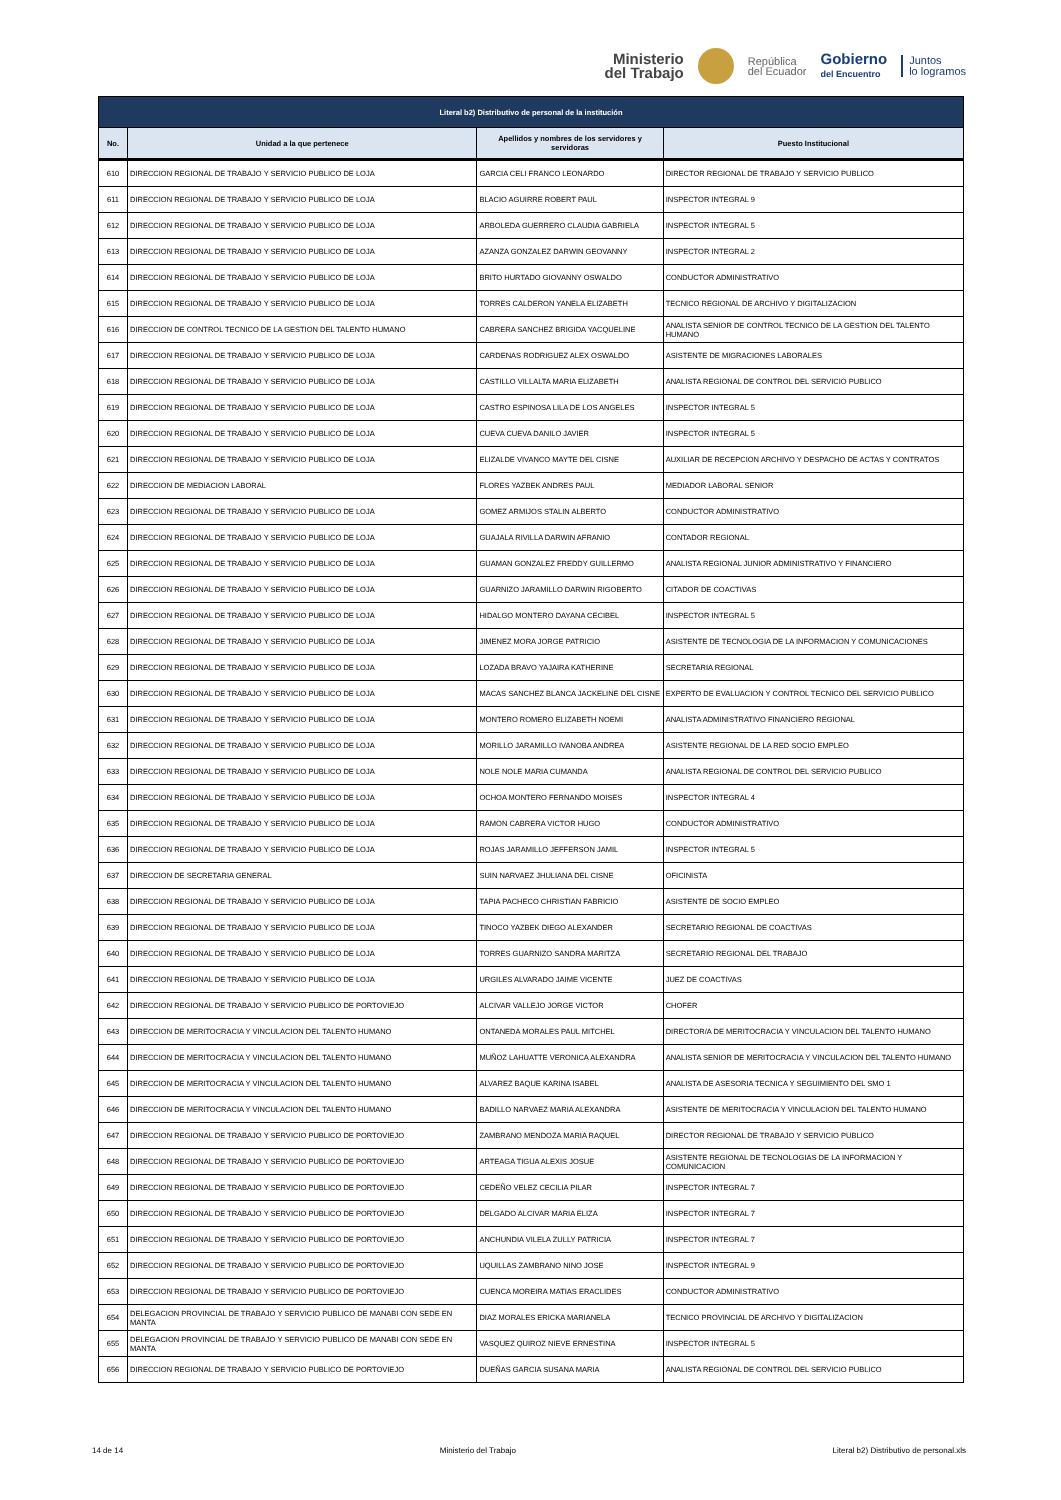Ministerio
del Trabajo
República
del Ecuador
Gobierno
del Encuentro
Juntos
lo logramos
| Literal b2) Distributivo de personal de la institución | | | |
| --- | --- | --- | --- |
| No. | Unidad a la que pertenece | Apellidos y nombres de los servidores y servidoras | Puesto Institucional |
| 610 | DIRECCION REGIONAL DE TRABAJO Y SERVICIO PUBLICO DE LOJA | GARCIA CELI FRANCO LEONARDO | DIRECTOR REGIONAL DE TRABAJO Y SERVICIO PUBLICO |
| 611 | DIRECCION REGIONAL DE TRABAJO Y SERVICIO PUBLICO DE LOJA | BLACIO AGUIRRE ROBERT PAUL | INSPECTOR INTEGRAL 9 |
| 612 | DIRECCION REGIONAL DE TRABAJO Y SERVICIO PUBLICO DE LOJA | ARBOLEDA GUERRERO CLAUDIA GABRIELA | INSPECTOR INTEGRAL 5 |
| 613 | DIRECCION REGIONAL DE TRABAJO Y SERVICIO PUBLICO DE LOJA | AZANZA GONZALEZ DARWIN GEOVANNY | INSPECTOR INTEGRAL 2 |
| 614 | DIRECCION REGIONAL DE TRABAJO Y SERVICIO PUBLICO DE LOJA | BRITO HURTADO GIOVANNY OSWALDO | CONDUCTOR ADMINISTRATIVO |
| 615 | DIRECCION REGIONAL DE TRABAJO Y SERVICIO PUBLICO DE LOJA | TORRES CALDERON YANELA ELIZABETH | TECNICO REGIONAL DE ARCHIVO Y DIGITALIZACION |
| 616 | DIRECCION DE CONTROL TECNICO DE LA GESTION DEL TALENTO HUMANO | CABRERA SANCHEZ BRIGIDA YACQUELINE | ANALISTA SENIOR DE CONTROL TECNICO DE LA GESTION DEL TALENTO HUMANO |
| 617 | DIRECCION REGIONAL DE TRABAJO Y SERVICIO PUBLICO DE LOJA | CARDENAS RODRIGUEZ ALEX OSWALDO | ASISTENTE DE MIGRACIONES LABORALES |
| 618 | DIRECCION REGIONAL DE TRABAJO Y SERVICIO PUBLICO DE LOJA | CASTILLO VILLALTA MARIA ELIZABETH | ANALISTA REGIONAL DE CONTROL DEL SERVICIO PUBLICO |
| 619 | DIRECCION REGIONAL DE TRABAJO Y SERVICIO PUBLICO DE LOJA | CASTRO ESPINOSA LILA DE LOS ANGELES | INSPECTOR INTEGRAL 5 |
| 620 | DIRECCION REGIONAL DE TRABAJO Y SERVICIO PUBLICO DE LOJA | CUEVA CUEVA DANILO JAVIER | INSPECTOR INTEGRAL 5 |
| 621 | DIRECCION REGIONAL DE TRABAJO Y SERVICIO PUBLICO DE LOJA | ELIZALDE VIVANCO MAYTE DEL CISNE | AUXILIAR DE RECEPCION ARCHIVO Y DESPACHO DE ACTAS Y CONTRATOS |
| 622 | DIRECCION DE MEDIACION LABORAL | FLORES YAZBEK ANDRES PAUL | MEDIADOR LABORAL SENIOR |
| 623 | DIRECCION REGIONAL DE TRABAJO Y SERVICIO PUBLICO DE LOJA | GOMEZ ARMIJOS STALIN ALBERTO | CONDUCTOR ADMINISTRATIVO |
| 624 | DIRECCION REGIONAL DE TRABAJO Y SERVICIO PUBLICO DE LOJA | GUAJALA RIVILLA DARWIN AFRANIO | CONTADOR REGIONAL |
| 625 | DIRECCION REGIONAL DE TRABAJO Y SERVICIO PUBLICO DE LOJA | GUAMAN GONZALEZ FREDDY GUILLERMO | ANALISTA REGIONAL JUNIOR ADMINISTRATIVO Y FINANCIERO |
| 626 | DIRECCION REGIONAL DE TRABAJO Y SERVICIO PUBLICO DE LOJA | GUARNIZO JARAMILLO DARWIN RIGOBERTO | CITADOR DE COACTIVAS |
| 627 | DIRECCION REGIONAL DE TRABAJO Y SERVICIO PUBLICO DE LOJA | HIDALGO MONTERO DAYANA CECIBEL | INSPECTOR INTEGRAL 5 |
| 628 | DIRECCION REGIONAL DE TRABAJO Y SERVICIO PUBLICO DE LOJA | JIMENEZ MORA JORGE PATRICIO | ASISTENTE DE TECNOLOGIA DE LA INFORMACION Y COMUNICACIONES |
| 629 | DIRECCION REGIONAL DE TRABAJO Y SERVICIO PUBLICO DE LOJA | LOZADA BRAVO YAJAIRA KATHERINE | SECRETARIA REGIONAL |
| 630 | DIRECCION REGIONAL DE TRABAJO Y SERVICIO PUBLICO DE LOJA | MACAS SANCHEZ BLANCA JACKELINE DEL CISNE | EXPERTO DE EVALUACION Y CONTROL TECNICO DEL SERVICIO PUBLICO |
| 631 | DIRECCION REGIONAL DE TRABAJO Y SERVICIO PUBLICO DE LOJA | MONTERO ROMERO ELIZABETH NOEMI | ANALISTA ADMINISTRATIVO FINANCIERO REGIONAL |
| 632 | DIRECCION REGIONAL DE TRABAJO Y SERVICIO PUBLICO DE LOJA | MORILLO JARAMILLO IVANOBA ANDREA | ASISTENTE REGIONAL DE LA RED SOCIO EMPLEO |
| 633 | DIRECCION REGIONAL DE TRABAJO Y SERVICIO PUBLICO DE LOJA | NOLE NOLE MARIA CUMANDA | ANALISTA REGIONAL DE CONTROL DEL SERVICIO PUBLICO |
| 634 | DIRECCION REGIONAL DE TRABAJO Y SERVICIO PUBLICO DE LOJA | OCHOA MONTERO FERNANDO MOISES | INSPECTOR INTEGRAL 4 |
| 635 | DIRECCION REGIONAL DE TRABAJO Y SERVICIO PUBLICO DE LOJA | RAMON CABRERA VICTOR HUGO | CONDUCTOR ADMINISTRATIVO |
| 636 | DIRECCION REGIONAL DE TRABAJO Y SERVICIO PUBLICO DE LOJA | ROJAS JARAMILLO JEFFERSON JAMIL | INSPECTOR INTEGRAL 5 |
| 637 | DIRECCION DE SECRETARIA GENERAL | SUIN NARVAEZ JHULIANA DEL CISNE | OFICINISTA |
| 638 | DIRECCION REGIONAL DE TRABAJO Y SERVICIO PUBLICO DE LOJA | TAPIA PACHECO CHRISTIAN FABRICIO | ASISTENTE DE SOCIO EMPLEO |
| 639 | DIRECCION REGIONAL DE TRABAJO Y SERVICIO PUBLICO DE LOJA | TINOCO YAZBEK DIEGO ALEXANDER | SECRETARIO REGIONAL DE COACTIVAS |
| 640 | DIRECCION REGIONAL DE TRABAJO Y SERVICIO PUBLICO DE LOJA | TORRES GUARNIZO SANDRA MARITZA | SECRETARIO REGIONAL DEL TRABAJO |
| 641 | DIRECCION REGIONAL DE TRABAJO Y SERVICIO PUBLICO DE LOJA | URGILES ALVARADO JAIME VICENTE | JUEZ DE COACTIVAS |
| 642 | DIRECCION REGIONAL DE TRABAJO Y SERVICIO PUBLICO DE PORTOVIEJO | ALCIVAR VALLEJO JORGE VICTOR | CHOFER |
| 643 | DIRECCION DE MERITOCRACIA Y VINCULACION DEL TALENTO HUMANO | ONTANEDA MORALES PAUL MITCHEL | DIRECTOR/A DE MERITOCRACIA Y VINCULACION DEL TALENTO HUMANO |
| 644 | DIRECCION DE MERITOCRACIA Y VINCULACION DEL TALENTO HUMANO | MUÑOZ LAHUATTE VERONICA ALEXANDRA | ANALISTA SENIOR DE MERITOCRACIA Y VINCULACION DEL TALENTO HUMANO |
| 645 | DIRECCION DE MERITOCRACIA Y VINCULACION DEL TALENTO HUMANO | ALVAREZ BAQUE KARINA ISABEL | ANALISTA DE ASESORIA TECNICA Y SEGUIMIENTO DEL SMO 1 |
| 646 | DIRECCION DE MERITOCRACIA Y VINCULACION DEL TALENTO HUMANO | BADILLO NARVAEZ MARIA ALEXANDRA | ASISTENTE DE MERITOCRACIA Y VINCULACION DEL TALENTO HUMANO |
| 647 | DIRECCION REGIONAL DE TRABAJO Y SERVICIO PUBLICO DE PORTOVIEJO | ZAMBRANO MENDOZA MARIA RAQUEL | DIRECTOR REGIONAL DE TRABAJO Y SERVICIO PUBLICO |
| 648 | DIRECCION REGIONAL DE TRABAJO Y SERVICIO PUBLICO DE PORTOVIEJO | ARTEAGA TIGUA ALEXIS JOSUE | ASISTENTE REGIONAL DE TECNOLOGIAS DE LA INFORMACION Y COMUNICACION |
| 649 | DIRECCION REGIONAL DE TRABAJO Y SERVICIO PUBLICO DE PORTOVIEJO | CEDEÑO VELEZ CECILIA PILAR | INSPECTOR INTEGRAL 7 |
| 650 | DIRECCION REGIONAL DE TRABAJO Y SERVICIO PUBLICO DE PORTOVIEJO | DELGADO ALCIVAR MARIA ELIZA | INSPECTOR INTEGRAL 7 |
| 651 | DIRECCION REGIONAL DE TRABAJO Y SERVICIO PUBLICO DE PORTOVIEJO | ANCHUNDIA VILELA ZULLY PATRICIA | INSPECTOR INTEGRAL 7 |
| 652 | DIRECCION REGIONAL DE TRABAJO Y SERVICIO PUBLICO DE PORTOVIEJO | UQUILLAS ZAMBRANO NINO JOSE | INSPECTOR INTEGRAL 9 |
| 653 | DIRECCION REGIONAL DE TRABAJO Y SERVICIO PUBLICO DE PORTOVIEJO | CUENCA MOREIRA MATIAS ERACLIDES | CONDUCTOR ADMINISTRATIVO |
| 654 | DELEGACION PROVINCIAL DE TRABAJO Y SERVICIO PUBLICO DE MANABI CON SEDE EN MANTA | DIAZ MORALES ERICKA MARIANELA | TECNICO PROVINCIAL DE ARCHIVO Y DIGITALIZACION |
| 655 | DELEGACION PROVINCIAL DE TRABAJO Y SERVICIO PUBLICO DE MANABI CON SEDE EN MANTA | VASQUEZ QUIROZ NIEVE ERNESTINA | INSPECTOR INTEGRAL 5 |
| 656 | DIRECCION REGIONAL DE TRABAJO Y SERVICIO PUBLICO DE PORTOVIEJO | DUEÑAS GARCIA SUSANA MARIA | ANALISTA REGIONAL DE CONTROL DEL SERVICIO PUBLICO |
14 de 14 Ministerio del Trabajo Literal b2) Distributivo de personal.xls